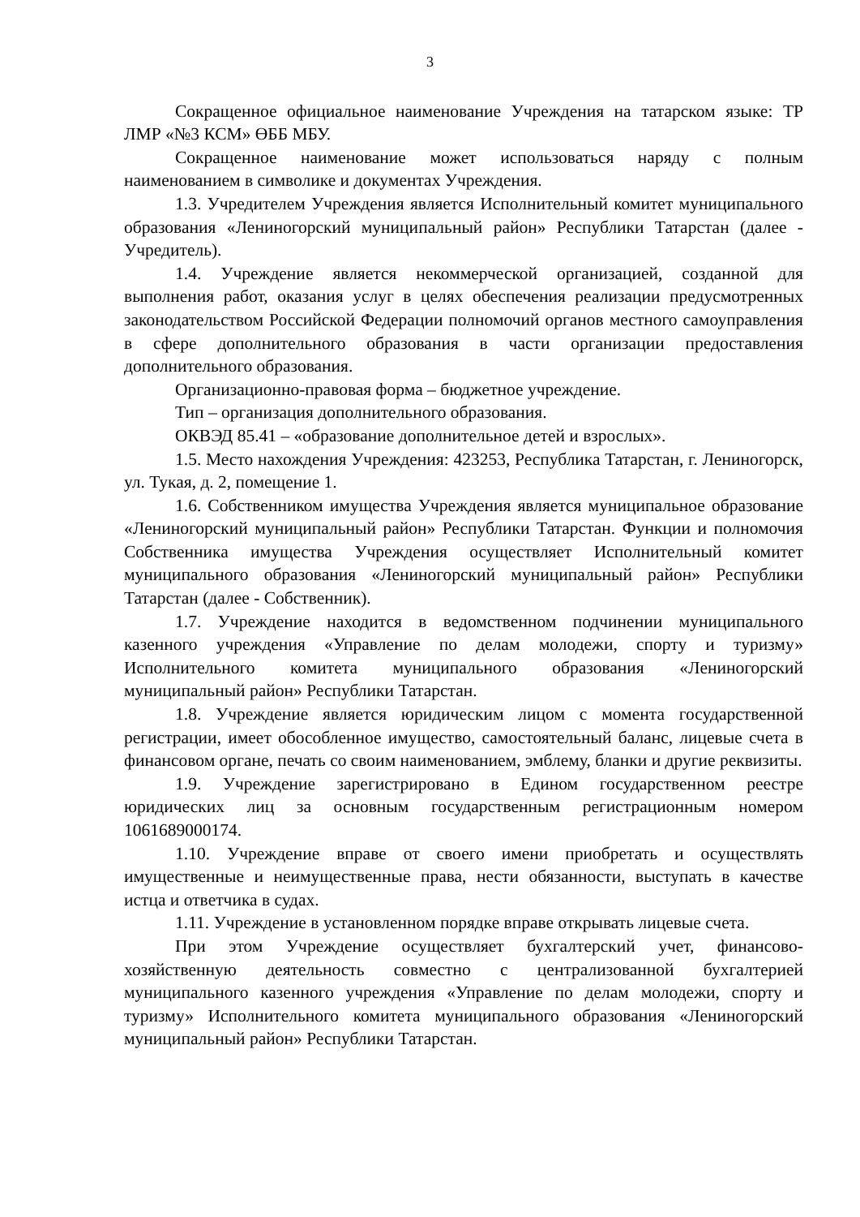3
Сокращенное официальное наименование Учреждения на татарском языке: ТР ЛМР «№3 КСМ» ӨББ МБУ.
Сокращенное наименование может использоваться наряду с полным наименованием в символике и документах Учреждения.
1.3. Учредителем Учреждения является Исполнительный комитет муниципального образования «Лениногорский муниципальный район» Республики Татарстан (далее - Учредитель).
1.4. Учреждение является некоммерческой организацией, созданной для выполнения работ, оказания услуг в целях обеспечения реализации предусмотренных законодательством Российской Федерации полномочий органов местного самоуправления в сфере дополнительного образования в части организации предоставления дополнительного образования.
Организационно-правовая форма – бюджетное учреждение.
Тип – организация дополнительного образования.
ОКВЭД 85.41 – «образование дополнительное детей и взрослых».
1.5. Место нахождения Учреждения: 423253, Республика Татарстан, г. Лениногорск, ул. Тукая, д. 2, помещение 1.
1.6. Собственником имущества Учреждения является муниципальное образование «Лениногорский муниципальный район» Республики Татарстан. Функции и полномочия Собственника имущества Учреждения осуществляет Исполнительный комитет муниципального образования «Лениногорский муниципальный район» Республики Татарстан (далее - Собственник).
1.7. Учреждение находится в ведомственном подчинении муниципального казенного учреждения «Управление по делам молодежи, спорту и туризму» Исполнительного комитета муниципального образования «Лениногорский муниципальный район» Республики Татарстан.
1.8. Учреждение является юридическим лицом с момента государственной регистрации, имеет обособленное имущество, самостоятельный баланс, лицевые счета в финансовом органе, печать со своим наименованием, эмблему, бланки и другие реквизиты.
1.9. Учреждение зарегистрировано в Едином государственном реестре юридических лиц за основным государственным регистрационным номером 1061689000174.
1.10. Учреждение вправе от своего имени приобретать и осуществлять имущественные и неимущественные права, нести обязанности, выступать в качестве истца и ответчика в судах.
1.11. Учреждение в установленном порядке вправе открывать лицевые счета.
При этом Учреждение осуществляет бухгалтерский учет, финансово-хозяйственную деятельность совместно с централизованной бухгалтерией муниципального казенного учреждения «Управление по делам молодежи, спорту и туризму» Исполнительного комитета муниципального образования «Лениногорский муниципальный район» Республики Татарстан.